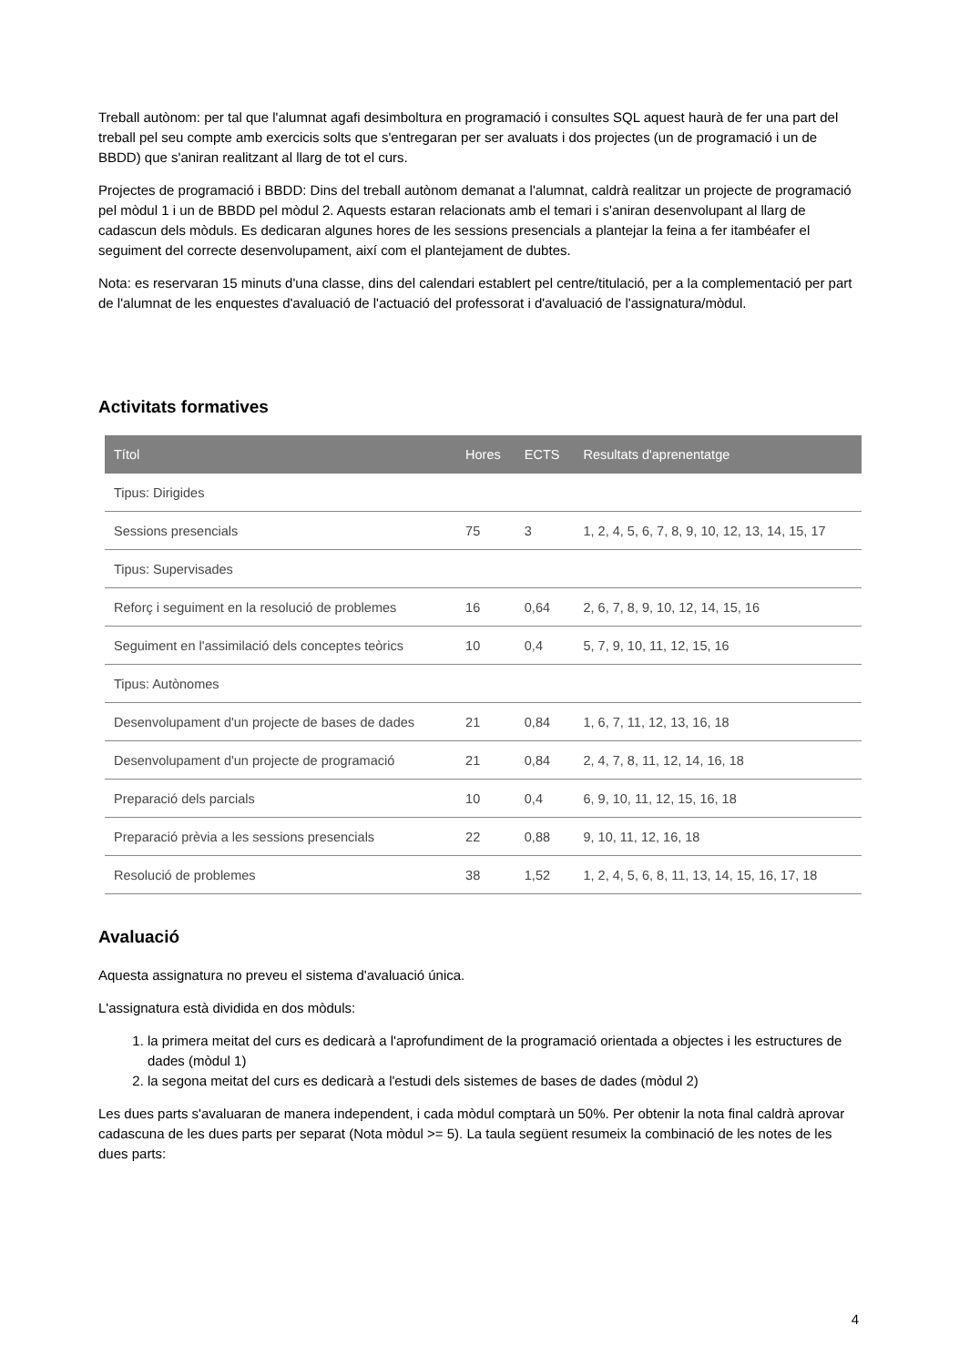Treball autònom: per tal que l'alumnat agafi desimboltura en programació i consultes SQL aquest haurà de fer una part del treball pel seu compte amb exercicis solts que s'entregaran per ser avaluats i dos projectes (un de programació i un de BBDD) que s'aniran realitzant al llarg de tot el curs.
Projectes de programació i BBDD: Dins del treball autònom demanat a l'alumnat, caldrà realitzar un projecte de programació pel mòdul 1 i un de BBDD pel mòdul 2. Aquests estaran relacionats amb el temari i s'aniran desenvolupant al llarg de cadascun dels mòduls. Es dedicaran algunes hores de les sessions presencials a plantejar la feina a fer itambéafer el seguiment del correcte desenvolupament, així com el plantejament de dubtes.
Nota: es reservaran 15 minuts d'una classe, dins del calendari establert pel centre/titulació, per a la complementació per part de l'alumnat de les enquestes d'avaluació de l'actuació del professorat i d'avaluació de l'assignatura/mòdul.
Activitats formatives
| Títol | Hores | ECTS | Resultats d'aprenentatge |
| --- | --- | --- | --- |
| Tipus: Dirigides | | | |
| Sessions presencials | 75 | 3 | 1, 2, 4, 5, 6, 7, 8, 9, 10, 12, 13, 14, 15, 17 |
| Tipus: Supervisades | | | |
| Reforç i seguiment en la resolució de problemes | 16 | 0,64 | 2, 6, 7, 8, 9, 10, 12, 14, 15, 16 |
| Seguiment en l'assimilació dels conceptes teòrics | 10 | 0,4 | 5, 7, 9, 10, 11, 12, 15, 16 |
| Tipus: Autònomes | | | |
| Desenvolupament d'un projecte de bases de dades | 21 | 0,84 | 1, 6, 7, 11, 12, 13, 16, 18 |
| Desenvolupament d'un projecte de programació | 21 | 0,84 | 2, 4, 7, 8, 11, 12, 14, 16, 18 |
| Preparació dels parcials | 10 | 0,4 | 6, 9, 10, 11, 12, 15, 16, 18 |
| Preparació prèvia a les sessions presencials | 22 | 0,88 | 9, 10, 11, 12, 16, 18 |
| Resolució de problemes | 38 | 1,52 | 1, 2, 4, 5, 6, 8, 11, 13, 14, 15, 16, 17, 18 |
Avaluació
Aquesta assignatura no preveu el sistema d'avaluació única.
L'assignatura està dividida en dos mòduls:
1. la primera meitat del curs es dedicarà a l'aprofundiment de la programació orientada a objectes i les estructures de dades (mòdul 1)
2. la segona meitat del curs es dedicarà a l'estudi dels sistemes de bases de dades (mòdul 2)
Les dues parts s'avaluaran de manera independent, i cada mòdul comptarà un 50%. Per obtenir la nota final caldrà aprovar cadascuna de les dues parts per separat (Nota mòdul >= 5). La taula següent resumeix la combinació de les notes de les dues parts:
4